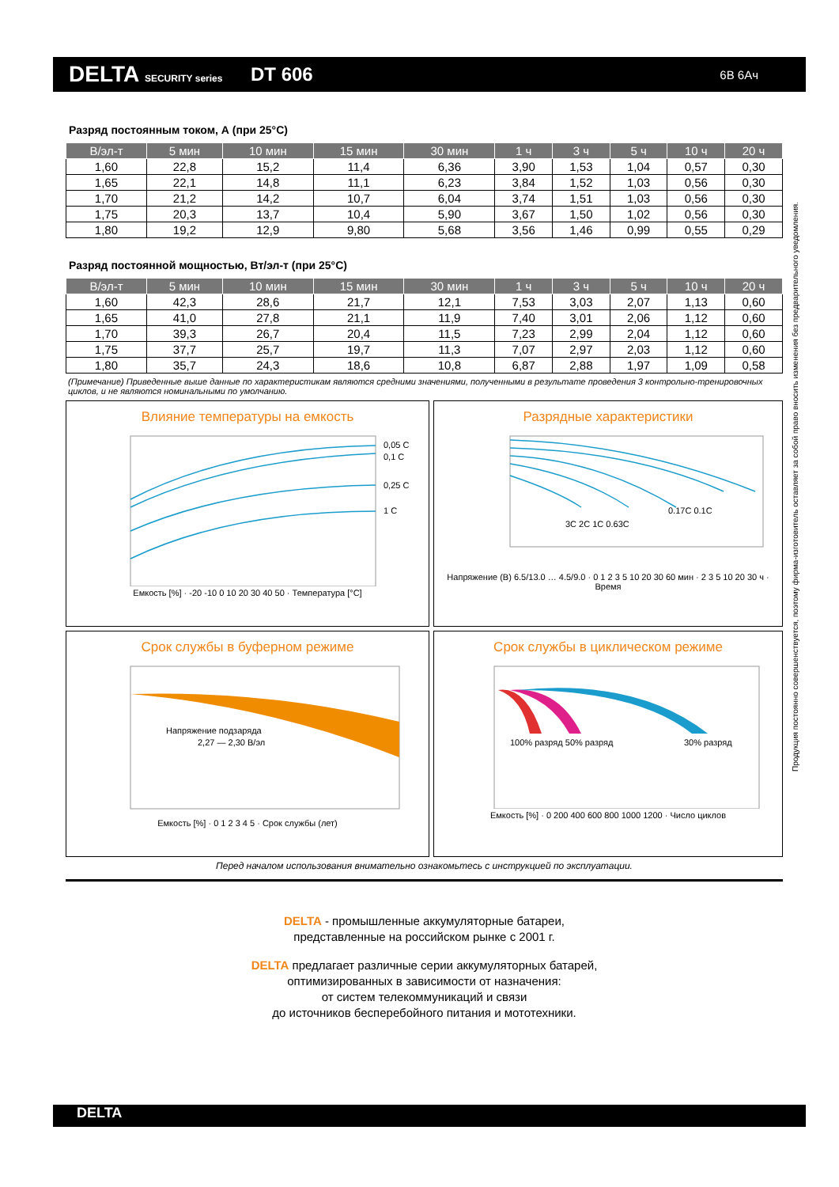DELTA SECURITY series
DT 606
6В 6Ач
Разряд постоянным током, А (при 25°C)
| В/эл-т | 5 мин | 10 мин | 15 мин | 30 мин | 1 ч | 3 ч | 5 ч | 10 ч | 20 ч |
| --- | --- | --- | --- | --- | --- | --- | --- | --- | --- |
| 1,60 | 22,8 | 15,2 | 11,4 | 6,36 | 3,90 | 1,53 | 1,04 | 0,57 | 0,30 |
| 1,65 | 22,1 | 14,8 | 11,1 | 6,23 | 3,84 | 1,52 | 1,03 | 0,56 | 0,30 |
| 1,70 | 21,2 | 14,2 | 10,7 | 6,04 | 3,74 | 1,51 | 1,03 | 0,56 | 0,30 |
| 1,75 | 20,3 | 13,7 | 10,4 | 5,90 | 3,67 | 1,50 | 1,02 | 0,56 | 0,30 |
| 1,80 | 19,2 | 12,9 | 9,80 | 5,68 | 3,56 | 1,46 | 0,99 | 0,55 | 0,29 |
Разряд постоянной мощностью, Вт/эл-т (при 25°C)
| В/эл-т | 5 мин | 10 мин | 15 мин | 30 мин | 1 ч | 3 ч | 5 ч | 10 ч | 20 ч |
| --- | --- | --- | --- | --- | --- | --- | --- | --- | --- |
| 1,60 | 42,3 | 28,6 | 21,7 | 12,1 | 7,53 | 3,03 | 2,07 | 1,13 | 0,60 |
| 1,65 | 41,0 | 27,8 | 21,1 | 11,9 | 7,40 | 3,01 | 2,06 | 1,12 | 0,60 |
| 1,70 | 39,3 | 26,7 | 20,4 | 11,5 | 7,23 | 2,99 | 2,04 | 1,12 | 0,60 |
| 1,75 | 37,7 | 25,7 | 19,7 | 11,3 | 7,07 | 2,97 | 2,03 | 1,12 | 0,60 |
| 1,80 | 35,7 | 24,3 | 18,6 | 10,8 | 6,87 | 2,88 | 1,97 | 1,09 | 0,58 |
(Примечание) Приведенные выше данные по характеристикам являются средними значениями, полученными в результате проведения 3 контрольно-тренировочных циклов, и не являются номинальными по умолчанию.
Влияние температуры на емкость
0,05 C
0,1 C
0,25 C
1 C
Емкость [%] · -20 -10 0 10 20 30 40 50 · Температура [°C]
Разрядные характеристики
0.17C 0.1C
3C 2C 1C 0.63C
Напряжение (В) 6.5/13.0 … 4.5/9.0 · 0 1 2 3 5 10 20 30 60 мин · 2 3 5 10 20 30 ч · Время
Срок службы в буферном режиме
Напряжение подзаряда
2,27 — 2,30 В/эл
Емкость [%] · 0 1 2 3 4 5 · Срок службы (лет)
Срок службы в циклическом режиме
100% разряд 50% разряд
30% разряд
Емкость [%] · 0 200 400 600 800 1000 1200 · Число циклов
Перед началом использования внимательно ознакомьтесь с инструкцией по эксплуатации.
DELTA - промышленные аккумуляторные батареи,
представленные на российском рынке с 2001 г.
DELTA предлагает различные серии аккумуляторных батарей,
оптимизированных в зависимости от назначения:
от систем телекоммуникаций и связи
до источников бесперебойного питания и мототехники.
Продукция постоянно совершенствуется, поэтому фирма-изготовитель оставляет за собой право вносить изменения без предварительного уведомления.
DELTA